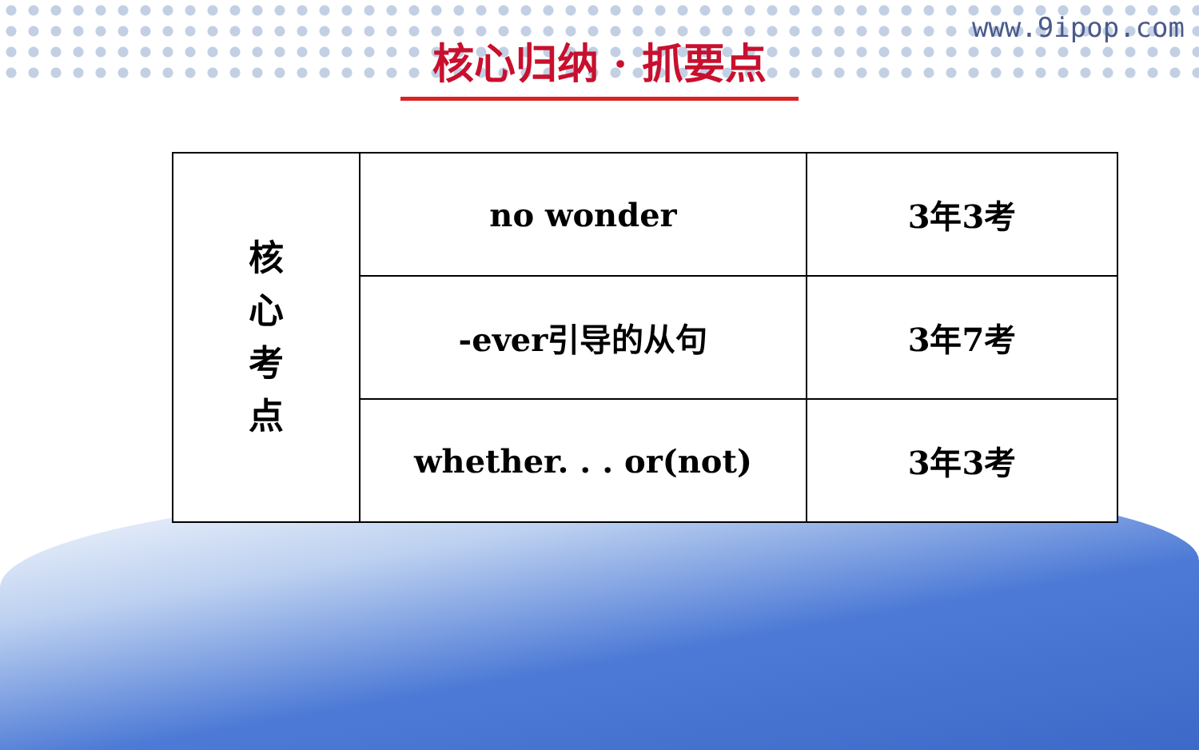核心归纳 · 抓要点
www.9ipop.com
| 核 心 考 点 | no wonder | 3年3考 |
| | -ever引导的从句 | 3年7考 |
| | whether. . . or(not) | 3年3考 |